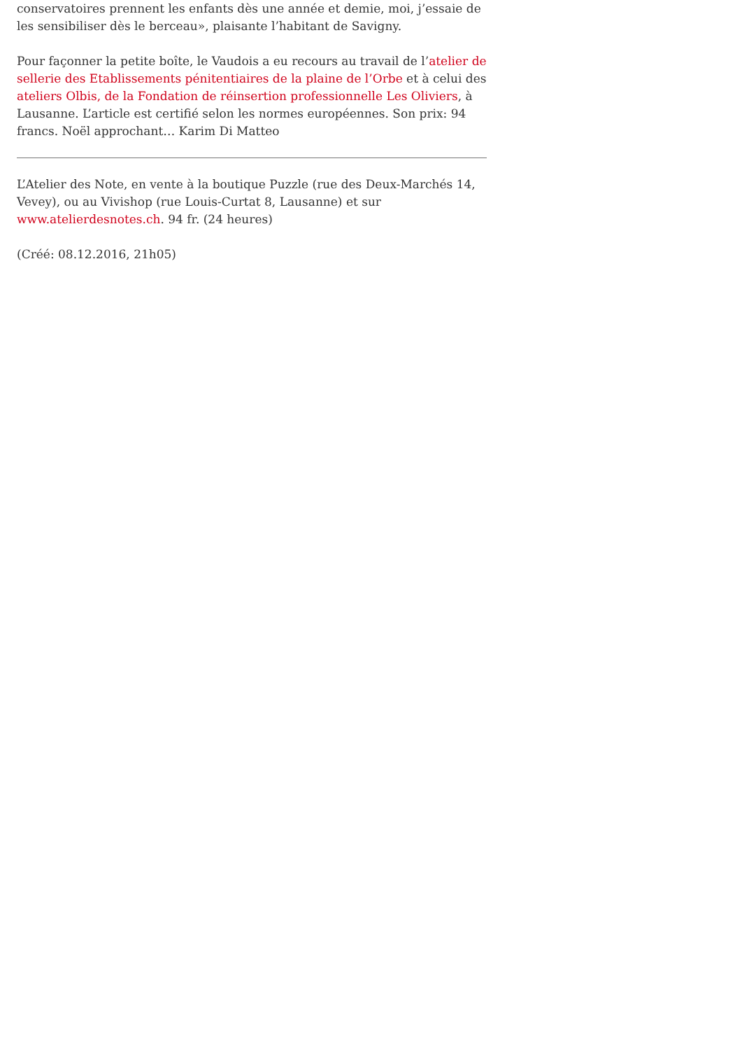conservatoires prennent les enfants dès une année et demie, moi, j’essaie de les sensibiliser dès le berceau», plaisante l’habitant de Savigny.
Pour façonner la petite boîte, le Vaudois a eu recours au travail de l’atelier de sellerie des Etablissements pénitentiaires de la plaine de l’Orbe et à celui des ateliers Olbis, de la Fondation de réinsertion professionnelle Les Oliviers, à Lausanne. L’article est certifié selon les normes européennes. Son prix: 94 francs. Noël approchant… Karim Di Matteo
L’Atelier des Note, en vente à la boutique Puzzle (rue des Deux-Marchés 14, Vevey), ou au Vivishop (rue Louis-Curtat 8, Lausanne) et sur www.atelierdesnotes.ch. 94 fr. (24 heures)
(Créé: 08.12.2016, 21h05)